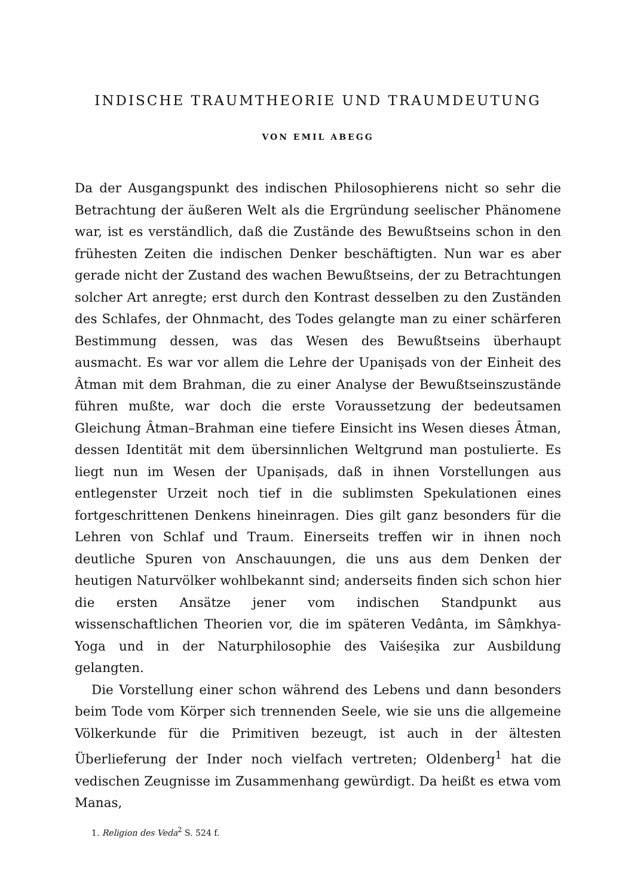INDISCHE TRAUMTHEORIE UND TRAUMDEUTUNG
VON EMIL ABEGG
Da der Ausgangspunkt des indischen Philosophierens nicht so sehr die Betrachtung der äußeren Welt als die Ergründung seelischer Phänomene war, ist es verständlich, daß die Zustände des Bewußtseins schon in den frühesten Zeiten die indischen Denker beschäftigten. Nun war es aber gerade nicht der Zustand des wachen Bewußtseins, der zu Betrachtungen solcher Art anregte; erst durch den Kontrast desselben zu den Zuständen des Schlafes, der Ohnmacht, des Todes gelangte man zu einer schärferen Bestimmung dessen, was das Wesen des Bewußtseins überhaupt ausmacht. Es war vor allem die Lehre der Upaniṣads von der Einheit des Âtman mit dem Brahman, die zu einer Analyse der Bewußtseinszustände führen mußte, war doch die erste Voraussetzung der bedeutsamen Gleichung Âtman–Brahman eine tiefere Einsicht ins Wesen dieses Âtman, dessen Identität mit dem übersinnlichen Weltgrund man postulierte. Es liegt nun im Wesen der Upaniṣads, daß in ihnen Vorstellungen aus entlegenster Urzeit noch tief in die sublimsten Spekulationen eines fortgeschrittenen Denkens hineinragen. Dies gilt ganz besonders für die Lehren von Schlaf und Traum. Einerseits treffen wir in ihnen noch deutliche Spuren von Anschauungen, die uns aus dem Denken der heutigen Naturvölker wohlbekannt sind; anderseits finden sich schon hier die ersten Ansätze jener vom indischen Standpunkt aus wissenschaftlichen Theorien vor, die im späteren Vedânta, im Sâṃkhya-Yoga und in der Naturphilosophie des Vaiśeṣika zur Ausbildung gelangten.
Die Vorstellung einer schon während des Lebens und dann besonders beim Tode vom Körper sich trennenden Seele, wie sie uns die allgemeine Völkerkunde für die Primitiven bezeugt, ist auch in der ältesten Überlieferung der Inder noch vielfach vertreten; Oldenberg<sup>1</sup> hat die vedischen Zeugnisse im Zusammenhang gewürdigt. Da heißt es etwa vom Manas,
1. Religion des Veda<sup>2</sup> S. 524 f.